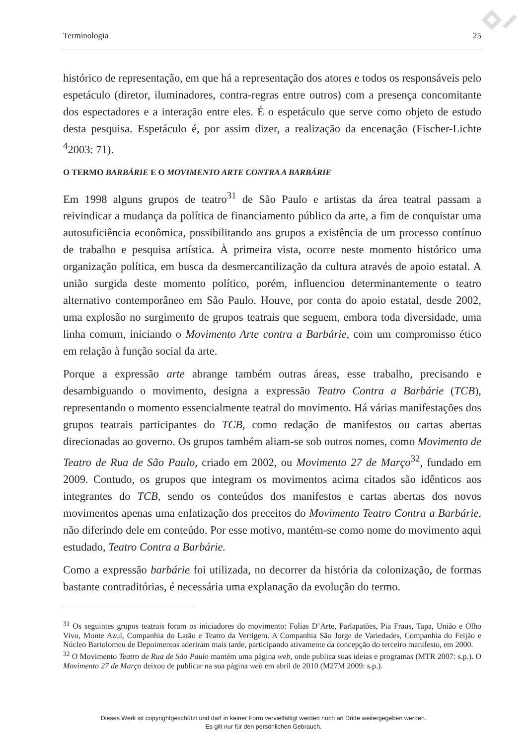Terminologia 25
histórico de representação, em que há a representação dos atores e todos os responsáveis pelo espetáculo (diretor, iluminadores, contra-regras entre outros) com a presença concomitante dos espectadores e a interação entre eles. É o espetáculo que serve como objeto de estudo desta pesquisa. Espetáculo é, por assim dizer, a realização da encenação (Fischer-Lichte <sup>4</sup>2003: 71).
O TERMO BARBÁRIE E O MOVIMENTO ARTE CONTRA A BARBÁRIE
Em 1998 alguns grupos de teatro<sup>31</sup> de São Paulo e artistas da área teatral passam a reivindicar a mudança da política de financiamento público da arte, a fim de conquistar uma autosuficiência econômica, possibilitando aos grupos a existência de um processo contínuo de trabalho e pesquisa artística. À primeira vista, ocorre neste momento histórico uma organização política, em busca da desmercantilização da cultura através de apoio estatal. A união surgida deste momento político, porém, influenciou determinantemente o teatro alternativo contemporâneo em São Paulo. Houve, por conta do apoio estatal, desde 2002, uma explosão no surgimento de grupos teatrais que seguem, embora toda diversidade, uma linha comum, iniciando o Movimento Arte contra a Barbárie, com um compromisso ético em relação à função social da arte.
Porque a expressão arte abrange também outras áreas, esse trabalho, precisando e desambiguando o movimento, designa a expressão Teatro Contra a Barbárie (TCB), representando o momento essencialmente teatral do movimento. Há várias manifestações dos grupos teatrais participantes do TCB, como redação de manifestos ou cartas abertas direcionadas ao governo. Os grupos também aliam-se sob outros nomes, como Movimento de Teatro de Rua de São Paulo, criado em 2002, ou Movimento 27 de Março<sup>32</sup>, fundado em 2009. Contudo, os grupos que integram os movimentos acima citados são idênticos aos integrantes do TCB, sendo os conteúdos dos manifestos e cartas abertas dos novos movimentos apenas uma enfatização dos preceitos do Movimento Teatro Contra a Barbárie, não diferindo dele em conteúdo. Por esse motivo, mantém-se como nome do movimento aqui estudado, Teatro Contra a Barbárie.
Como a expressão barbárie foi utilizada, no decorrer da história da colonização, de formas bastante contraditórias, é necessária uma explanação da evolução do termo.
<sup>31</sup> Os seguintes grupos teatrais foram os iniciadores do movimento: Folias D’Arte, Parlapatões, Pia Fraus, Tapa, União e Olho Vivo, Monte Azul, Companhia do Latão e Teatro da Vertigem. A Companhia São Jorge de Variedades, Companhia do Feijão e Núcleo Bartolomeu de Depoimentos aderiram mais tarde, participando ativamente da concepção do terceiro manifesto, em 2000.
<sup>32</sup> O Movimento Teatro de Rua de São Paulo mantém uma página web, onde publica suas ideias e programas (MTR 2007: s.p.). O Movimento 27 de Março deixou de publicar na sua página web em abril de 2010 (M27M 2009: s.p.).
Dieses Werk ist copyrightgeschützt und darf in keiner Form vervielfältigt werden noch an Dritte weitergegeben werden.
Es gilt nur für den persönlichen Gebrauch.